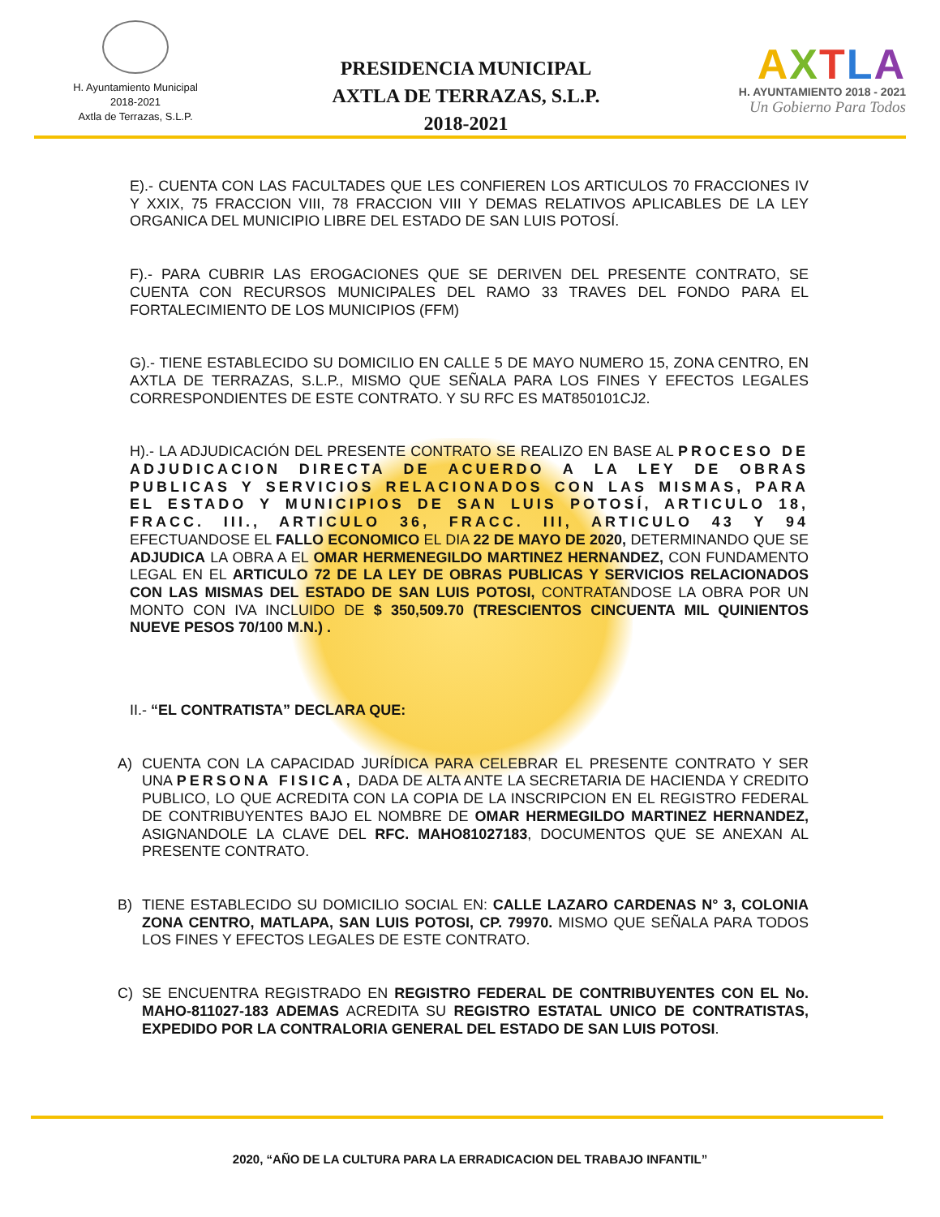H. Ayuntamiento Municipal
2018-2021
Axtla de Terrazas, S.L.P.
PRESIDENCIA MUNICIPAL
AXTLA DE TERRAZAS, S.L.P.
2018-2021
AXTLA
H. AYUNTAMIENTO 2018 - 2021
Un Gobierno Para Todos
E).- CUENTA CON LAS FACULTADES QUE LES CONFIEREN LOS ARTICULOS 70 FRACCIONES IV Y XXIX, 75 FRACCION VIII, 78 FRACCION VIII Y DEMAS RELATIVOS APLICABLES DE LA LEY ORGANICA DEL MUNICIPIO LIBRE DEL ESTADO DE SAN LUIS POTOSÍ.
F).- PARA CUBRIR LAS EROGACIONES QUE SE DERIVEN DEL PRESENTE CONTRATO, SE CUENTA CON RECURSOS MUNICIPALES DEL RAMO 33 TRAVES DEL FONDO PARA EL FORTALECIMIENTO DE LOS MUNICIPIOS (FFM)
G).- TIENE ESTABLECIDO SU DOMICILIO EN CALLE 5 DE MAYO NUMERO 15, ZONA CENTRO, EN AXTLA DE TERRAZAS, S.L.P., MISMO QUE SEÑALA PARA LOS FINES Y EFECTOS LEGALES CORRESPONDIENTES DE ESTE CONTRATO. Y SU RFC ES MAT850101CJ2.
H).- LA ADJUDICACIÓN DEL PRESENTE CONTRATO SE REALIZO EN BASE AL PROCESO DE ADJUDICACION DIRECTA DE ACUERDO A LA LEY DE OBRAS PUBLICAS Y SERVICIOS RELACIONADOS CON LAS MISMAS, PARA EL ESTADO Y MUNICIPIOS DE SAN LUIS POTOSÍ, ARTICULO 18, FRACC. III., ARTICULO 36, FRACC. III, ARTICULO 43 Y 94 EFECTUANDOSE EL FALLO ECONOMICO EL DIA 22 DE MAYO DE 2020, DETERMINANDO QUE SE ADJUDICA LA OBRA A EL OMAR HERMENEGILDO MARTINEZ HERNANDEZ, CON FUNDAMENTO LEGAL EN EL ARTICULO 72 DE LA LEY DE OBRAS PUBLICAS Y SERVICIOS RELACIONADOS CON LAS MISMAS DEL ESTADO DE SAN LUIS POTOSI, CONTRATANDOSE LA OBRA POR UN MONTO CON IVA INCLUIDO DE $ 350,509.70 (TRESCIENTOS CINCUENTA MIL QUINIENTOS NUEVE PESOS 70/100 M.N.) .
II.- “EL CONTRATISTA” DECLARA QUE:
A) CUENTA CON LA CAPACIDAD JURÍDICA PARA CELEBRAR EL PRESENTE CONTRATO Y SER UNA PERSONA FISICA, DADA DE ALTA ANTE LA SECRETARIA DE HACIENDA Y CREDITO PUBLICO, LO QUE ACREDITA CON LA COPIA DE LA INSCRIPCION EN EL REGISTRO FEDERAL DE CONTRIBUYENTES BAJO EL NOMBRE DE OMAR HERMEGILDO MARTINEZ HERNANDEZ, ASIGNANDOLE LA CLAVE DEL RFC. MAHO81027183, DOCUMENTOS QUE SE ANEXAN AL PRESENTE CONTRATO.
B) TIENE ESTABLECIDO SU DOMICILIO SOCIAL EN: CALLE LAZARO CARDENAS N° 3, COLONIA ZONA CENTRO, MATLAPA, SAN LUIS POTOSI, CP. 79970. MISMO QUE SEÑALA PARA TODOS LOS FINES Y EFECTOS LEGALES DE ESTE CONTRATO.
C) SE ENCUENTRA REGISTRADO EN REGISTRO FEDERAL DE CONTRIBUYENTES CON EL No. MAHO-811027-183 ADEMAS ACREDITA SU REGISTRO ESTATAL UNICO DE CONTRATISTAS, EXPEDIDO POR LA CONTRALORIA GENERAL DEL ESTADO DE SAN LUIS POTOSI.
2020, “AÑO DE LA CULTURA PARA LA ERRADICACION DEL TRABAJO INFANTIL”